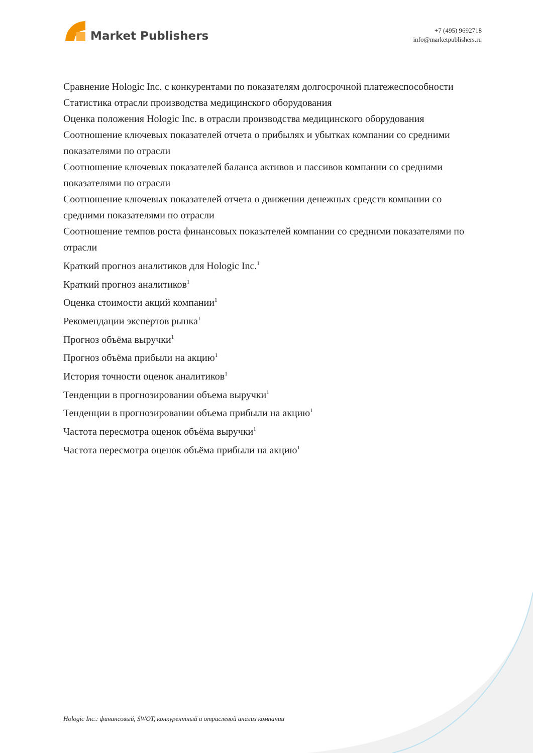Market Publishers
+7 (495) 9692718
info@marketpublishers.ru
Сравнение Hologic Inc. с конкурентами по показателям долгосрочной платежеспособности
Статистика отрасли производства медицинского оборудования
Оценка положения Hologic Inc. в отрасли производства медицинского оборудования
Соотношение ключевых показателей отчета о прибылях и убытках компании со средними показателями по отрасли
Соотношение ключевых показателей баланса активов и пассивов компании со средними показателями по отрасли
Соотношение ключевых показателей отчета о движении денежных средств компании со средними показателями по отрасли
Соотношение темпов роста финансовых показателей компании со средними показателями по отрасли
Краткий прогноз аналитиков для Hologic Inc.<sup>1</sup>
Краткий прогноз аналитиков<sup>1</sup>
Оценка стоимости акций компании<sup>1</sup>
Рекомендации экспертов рынка<sup>1</sup>
Прогноз объёма выручки<sup>1</sup>
Прогноз объёма прибыли на акцию<sup>1</sup>
История точности оценок аналитиков<sup>1</sup>
Тенденции в прогнозировании объема выручки<sup>1</sup>
Тенденции в прогнозировании объема прибыли на акцию<sup>1</sup>
Частота пересмотра оценок объёма выручки<sup>1</sup>
Частота пересмотра оценок объёма прибыли на акцию<sup>1</sup>
Hologic Inc.: финансовый, SWOT, конкурентный и отраслевой анализ компании